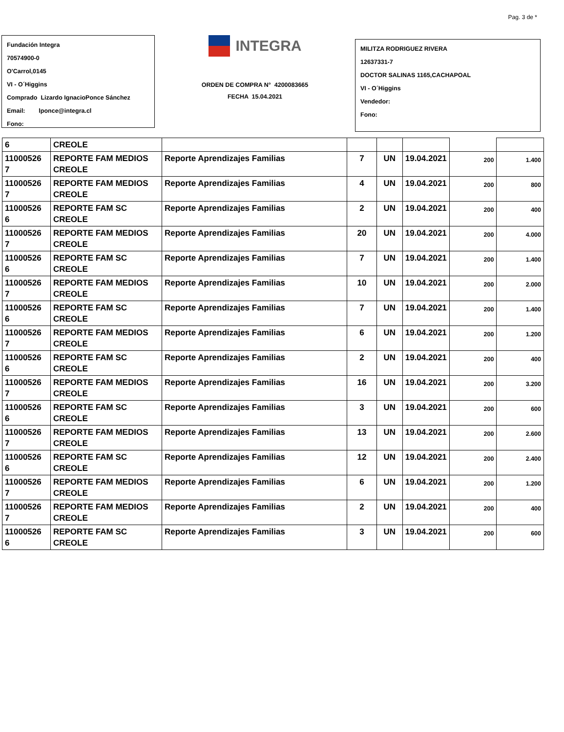Pag. 3 de *
Fundación Integra
70574900-0
O'Carrol,0145
VI - O´Higgins
Comprado Lizardo IgnacioPonce Sánchez
Email: lponce@integra.cl
Fono:
INTEGRA
ORDEN DE COMPRA N° 4200083665
FECHA 15.04.2021
MILITZA RODRIGUEZ RIVERA
12637331-7
DOCTOR SALINAS 1165,CACHAPOAL
VI - O´Higgins
Vendedor:
Fono:
| 6 | CREOLE | | | | | | |
| 11000526 7 | REPORTE FAM MEDIOS CREOLE | Reporte Aprendizajes Familias | 7 | UN | 19.04.2021 | 200 | 1.400 |
| 11000526 7 | REPORTE FAM MEDIOS CREOLE | Reporte Aprendizajes Familias | 4 | UN | 19.04.2021 | 200 | 800 |
| 11000526 6 | REPORTE FAM SC CREOLE | Reporte Aprendizajes Familias | 2 | UN | 19.04.2021 | 200 | 400 |
| 11000526 7 | REPORTE FAM MEDIOS CREOLE | Reporte Aprendizajes Familias | 20 | UN | 19.04.2021 | 200 | 4.000 |
| 11000526 6 | REPORTE FAM SC CREOLE | Reporte Aprendizajes Familias | 7 | UN | 19.04.2021 | 200 | 1.400 |
| 11000526 7 | REPORTE FAM MEDIOS CREOLE | Reporte Aprendizajes Familias | 10 | UN | 19.04.2021 | 200 | 2.000 |
| 11000526 6 | REPORTE FAM SC CREOLE | Reporte Aprendizajes Familias | 7 | UN | 19.04.2021 | 200 | 1.400 |
| 11000526 7 | REPORTE FAM MEDIOS CREOLE | Reporte Aprendizajes Familias | 6 | UN | 19.04.2021 | 200 | 1.200 |
| 11000526 6 | REPORTE FAM SC CREOLE | Reporte Aprendizajes Familias | 2 | UN | 19.04.2021 | 200 | 400 |
| 11000526 7 | REPORTE FAM MEDIOS CREOLE | Reporte Aprendizajes Familias | 16 | UN | 19.04.2021 | 200 | 3.200 |
| 11000526 6 | REPORTE FAM SC CREOLE | Reporte Aprendizajes Familias | 3 | UN | 19.04.2021 | 200 | 600 |
| 11000526 7 | REPORTE FAM MEDIOS CREOLE | Reporte Aprendizajes Familias | 13 | UN | 19.04.2021 | 200 | 2.600 |
| 11000526 6 | REPORTE FAM SC CREOLE | Reporte Aprendizajes Familias | 12 | UN | 19.04.2021 | 200 | 2.400 |
| 11000526 7 | REPORTE FAM MEDIOS CREOLE | Reporte Aprendizajes Familias | 6 | UN | 19.04.2021 | 200 | 1.200 |
| 11000526 7 | REPORTE FAM MEDIOS CREOLE | Reporte Aprendizajes Familias | 2 | UN | 19.04.2021 | 200 | 400 |
| 11000526 6 | REPORTE FAM SC CREOLE | Reporte Aprendizajes Familias | 3 | UN | 19.04.2021 | 200 | 600 |